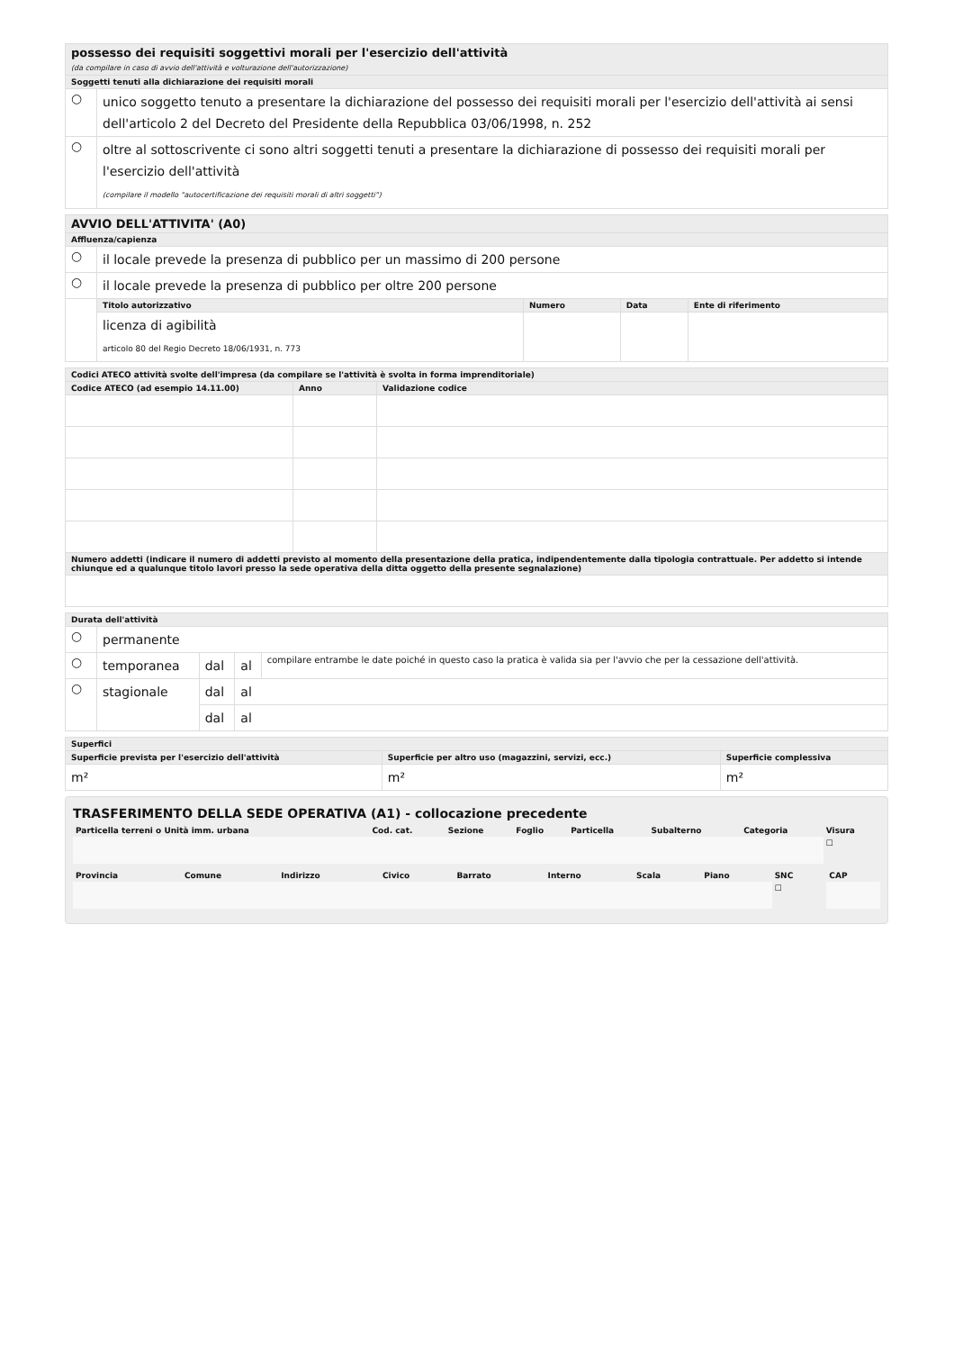| possesso dei requisiti soggettivi morali per l'esercizio dell'attività (da compilare in caso di avvio dell'attività e volturazione dell'autorizzazione) | |
| Soggetti tenuti alla dichiarazione dei requisiti morali | |
| ○ | unico soggetto tenuto a presentare la dichiarazione del possesso dei requisiti morali per l'esercizio dell'attività ai sensi dell'articolo 2 del Decreto del Presidente della Repubblica 03/06/1998, n. 252 |
| ○ | oltre al sottoscrivente ci sono altri soggetti tenuti a presentare la dichiarazione di possesso dei requisiti morali per l'esercizio dell'attività (compilare il modello "autocertificazione dei requisiti morali di altri soggetti") |
| AVVIO DELL'ATTIVITA' (A0) | | | | |
| Affluenza/capienza | | | | |
| ○ | il locale prevede la presenza di pubblico per un massimo di 200 persone | | | |
| ○ | il locale prevede la presenza di pubblico per oltre 200 persone | | | |
| | Titolo autorizzativo | Numero | Data | Ente di riferimento |
| | licenza di agibilità articolo 80 del Regio Decreto 18/06/1931, n. 773 | | | |
| Codici ATECO attività svolte dell'impresa (da compilare se l'attività è svolta in forma imprenditoriale) | | |
| Codice ATECO (ad esempio 14.11.00) | Anno | Validazione codice |
| Numero addetti (indicare il numero di addetti previsto al momento della presentazione della pratica, indipendentemente dalla tipologia contrattuale. Per addetto si intende chiunque ed a qualunque titolo lavori presso la sede operativa della ditta oggetto della presente segnalazione) | | |
| Durata dell'attività | | | | |
| ○ | permanente | | | |
| ○ | temporanea | dal | al | compilare entrambe le date poiché in questo caso la pratica è valida sia per l'avvio che per la cessazione dell'attività. |
| ○ | stagionale | dal | al | |
| | | dal | al | |
| Superfici | | |
| Superficie prevista per l'esercizio dell'attività | Superficie per altro uso (magazzini, servizi, ecc.) | Superficie complessiva |
| m² | m² | m² |
TRASFERIMENTO DELLA SEDE OPERATIVA (A1) - collocazione precedente
| Particella terreni o Unità imm. urbana | Cod. cat. | Sezione | Foglio | Particella | Subalterno | Categoria | Visura |
| | | | | | | | ☐ |
| Provincia | Comune | Indirizzo | Civico | Barrato | Interno | Scala | Piano | SNC | CAP |
| | | | | | | | | ☐ | |